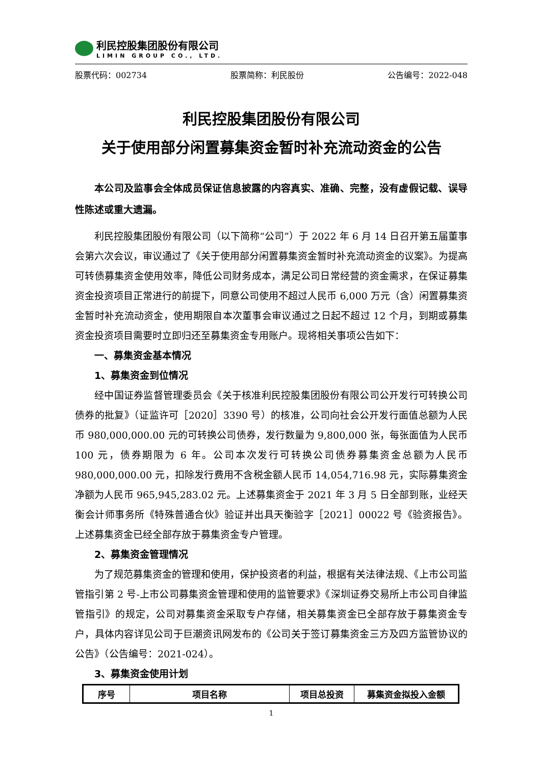利民控股集团股份有限公司
LIMIN GROUP CO., LTD.
股票代码：002734 股票简称：利民股份 公告编号：2022-048
利民控股集团股份有限公司
关于使用部分闲置募集资金暂时补充流动资金的公告
本公司及监事会全体成员保证信息披露的内容真实、准确、完整，没有虚假记载、误导性陈述或重大遗漏。
利民控股集团股份有限公司（以下简称“公司”）于 2022 年 6 月 14 日召开第五届董事会第六次会议，审议通过了《关于使用部分闲置募集资金暂时补充流动资金的议案》。为提高可转债募集资金使用效率，降低公司财务成本，满足公司日常经营的资金需求，在保证募集资金投资项目正常进行的前提下，同意公司使用不超过人民币 6,000 万元（含）闲置募集资金暂时补充流动资金，使用期限自本次董事会审议通过之日起不超过 12 个月，到期或募集资金投资项目需要时立即归还至募集资金专用账户。现将相关事项公告如下：
一、募集资金基本情况
1、募集资金到位情况
经中国证券监督管理委员会《关于核准利民控股集团股份有限公司公开发行可转换公司债券的批复》（证监许可［2020］3390 号）的核准，公司向社会公开发行面值总额为人民币 980,000,000.00 元的可转换公司债券，发行数量为 9,800,000 张，每张面值为人民币 100 元，债券期限为 6 年。公司本次发行可转换公司债券募集资金总额为人民币 980,000,000.00 元，扣除发行费用不含税金额人民币 14,054,716.98 元，实际募集资金净额为人民币 965,945,283.02 元。上述募集资金于 2021 年 3 月 5 日全部到账，业经天衡会计师事务所《特殊普通合伙》验证并出具天衡验字［2021］00022 号《验资报告》。上述募集资金已经全部存放于募集资金专户管理。
2、募集资金管理情况
为了规范募集资金的管理和使用，保护投资者的利益，根据有关法律法规、《上市公司监管指引第 2 号-上市公司募集资金管理和使用的监管要求》《深圳证券交易所上市公司自律监管指引》的规定，公司对募集资金采取专户存储，相关募集资金已全部存放于募集资金专户，具体内容详见公司于巨潮资讯网发布的《公司关于签订募集资金三方及四方监管协议的公告》（公告编号：2021-024）。
3、募集资金使用计划
| 序号 | 项目名称 | 项目总投资 | 募集资金拟投入金额 |
| --- | --- | --- | --- |
1